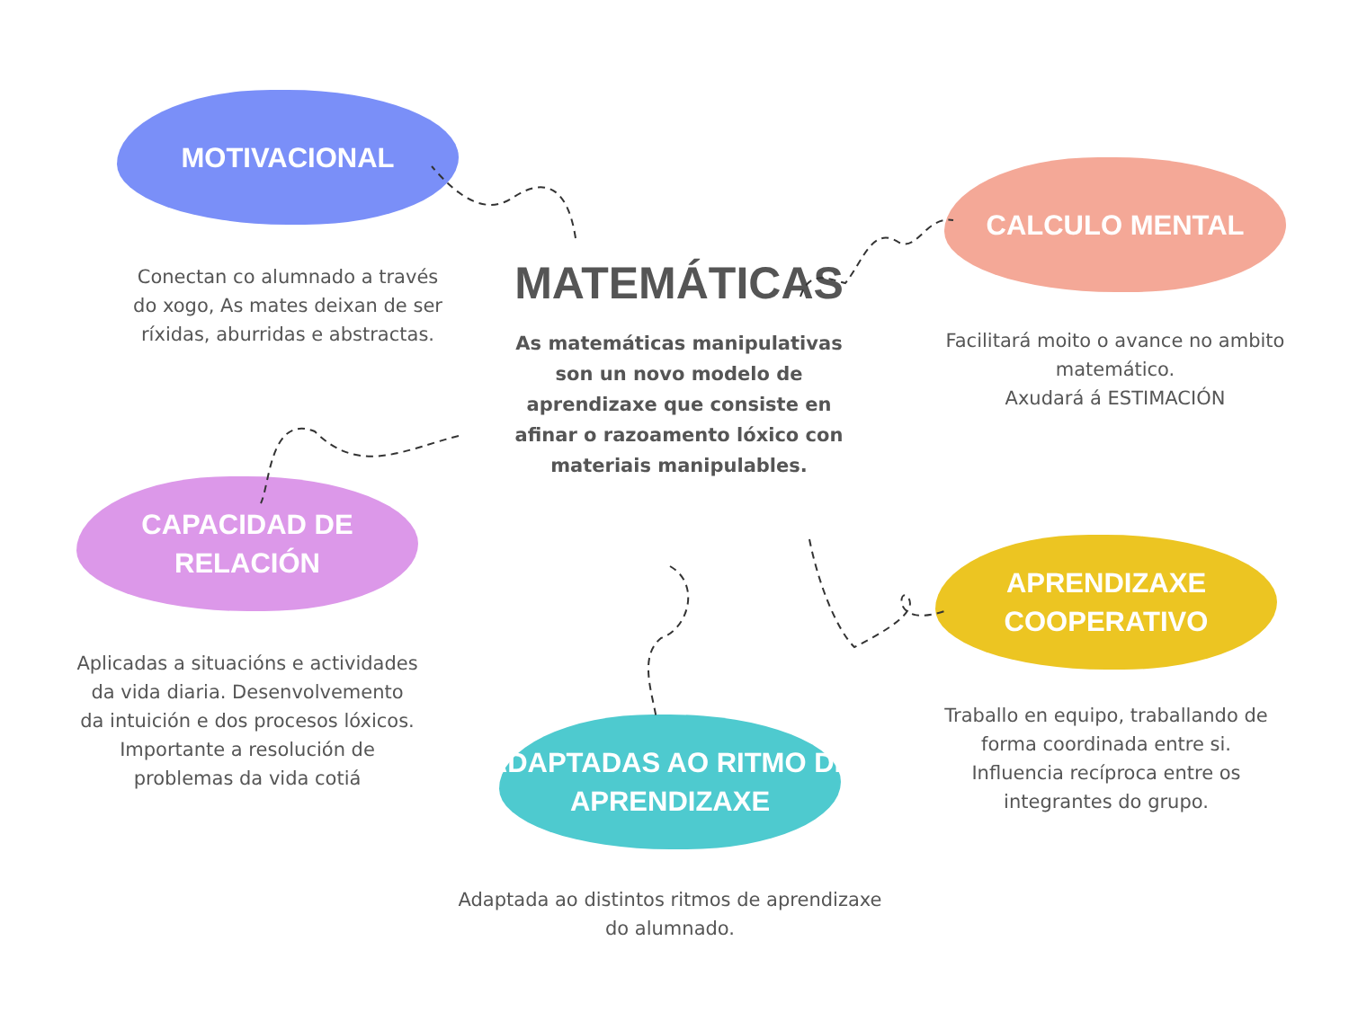MOTIVACIONAL
Conectan co alumnado a través do xogo, As mates deixan de ser ríxidas, aburridas e abstractas.
MATEMÁTICAS
As matemáticas manipulativas son un novo modelo de aprendizaxe que consiste en afinar o razoamento lóxico con materiais manipulables.
CALCULO MENTAL
Facilitará moito o avance no ambito matemático.
Axudará á ESTIMACIÓN
CAPACIDAD DE
RELACIÓN
Aplicadas a situacións e actividades da vida diaria. Desenvolvemento da intuición e dos procesos lóxicos. Importante a resolución de problemas da vida cotiá
APRENDIZAXE
COOPERATIVO
Traballo en equipo, traballando de forma coordinada entre si. Influencia recíproca entre os integrantes do grupo.
ADAPTADAS AO RITMO DE
APRENDIZAXE
Adaptada ao distintos ritmos de aprendizaxe do alumnado.